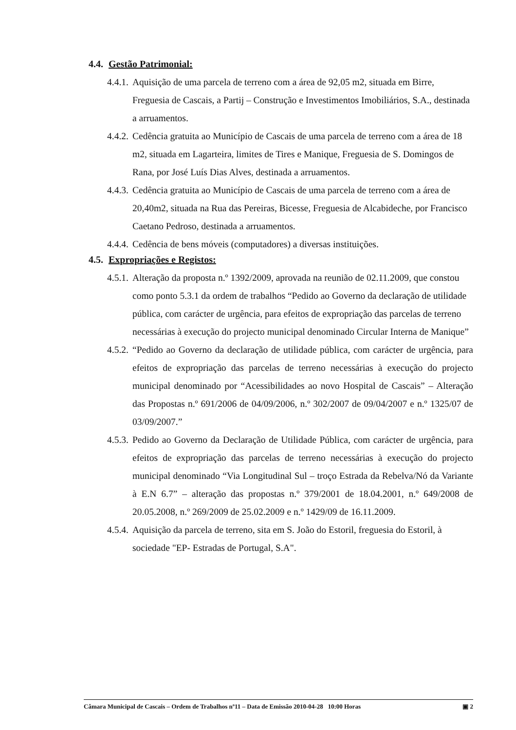4.4. Gestão Patrimonial:
4.4.1. Aquisição de uma parcela de terreno com a área de 92,05 m2, situada em Birre, Freguesia de Cascais, a Partij – Construção e Investimentos Imobiliários, S.A., destinada a arruamentos.
4.4.2. Cedência gratuita ao Município de Cascais de uma parcela de terreno com a área de 18 m2, situada em Lagarteira, limites de Tires e Manique, Freguesia de S. Domingos de Rana, por José Luís Dias Alves, destinada a arruamentos.
4.4.3. Cedência gratuita ao Município de Cascais de uma parcela de terreno com a área de 20,40m2, situada na Rua das Pereiras, Bicesse, Freguesia de Alcabideche, por Francisco Caetano Pedroso, destinada a arruamentos.
4.4.4. Cedência de bens móveis (computadores) a diversas instituições.
4.5. Expropriações e Registos:
4.5.1. Alteração da proposta n.º 1392/2009, aprovada na reunião de 02.11.2009, que constou como ponto 5.3.1 da ordem de trabalhos “Pedido ao Governo da declaração de utilidade pública, com carácter de urgência, para efeitos de expropriação das parcelas de terreno necessárias à execução do projecto municipal denominado Circular Interna de Manique”
4.5.2. “Pedido ao Governo da declaração de utilidade pública, com carácter de urgência, para efeitos de expropriação das parcelas de terreno necessárias à execução do projecto municipal denominado por “Acessibilidades ao novo Hospital de Cascais” – Alteração das Propostas n.º 691/2006 de 04/09/2006, n.º 302/2007 de 09/04/2007 e n.º 1325/07 de 03/09/2007.”
4.5.3. Pedido ao Governo da Declaração de Utilidade Pública, com carácter de urgência, para efeitos de expropriação das parcelas de terreno necessárias à execução do projecto municipal denominado “Via Longitudinal Sul – troço Estrada da Rebelva/Nó da Variante à E.N 6.7” – alteração das propostas n.º 379/2001 de 18.04.2001, n.º 649/2008 de 20.05.2008, n.º 269/2009 de 25.02.2009 e n.º 1429/09 de 16.11.2009.
4.5.4. Aquisição da parcela de terreno, sita em S. João do Estoril, freguesia do Estoril, à sociedade "EP- Estradas de Portugal, S.A".
Câmara Municipal de Cascais – Ordem de Trabalhos nº11 – Data de Emissão 2010-04-28 10:00 Horas ▣ 2